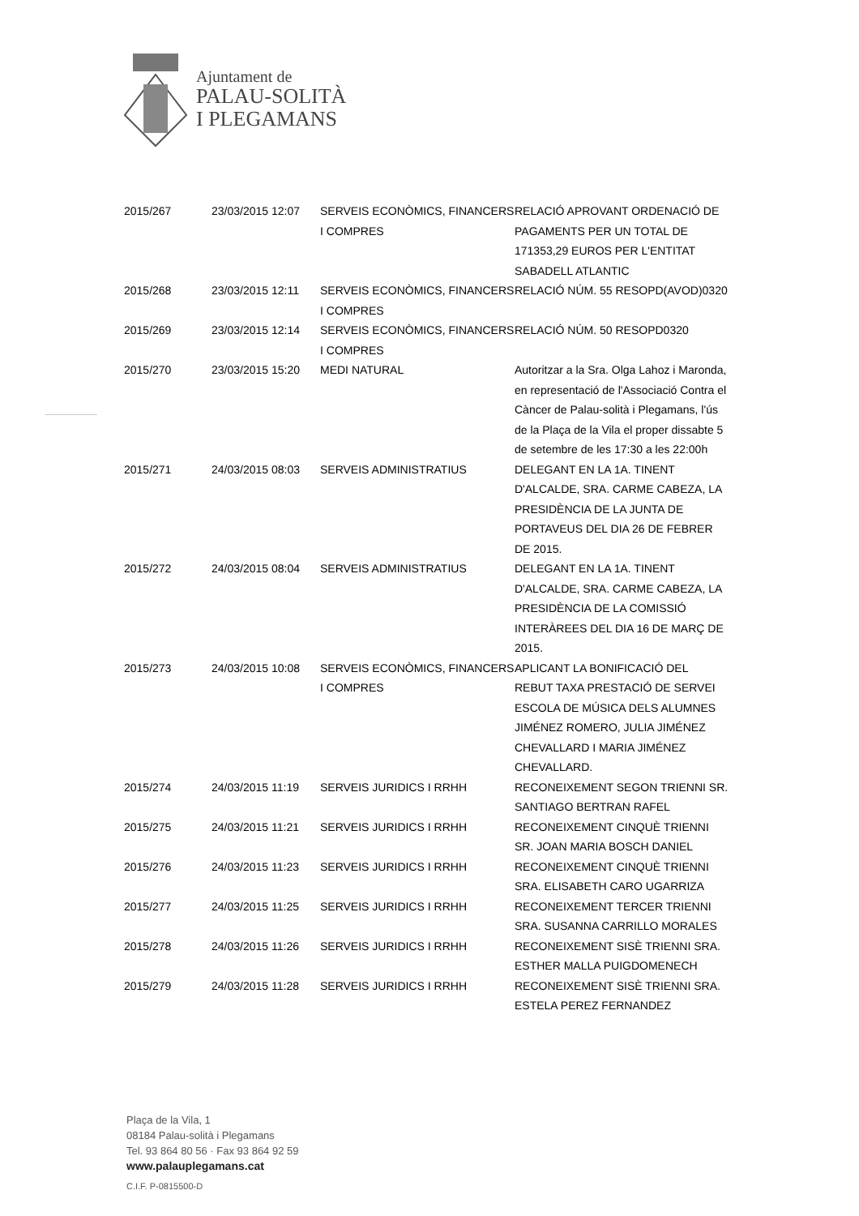Ajuntament de
PALAU-SOLITÀ
I PLEGAMANS
| 2015/267 | 23/03/2015 12:07 | SERVEIS ECONÒMICS, FINANCERS I COMPRES | RELACIÓ APROVANT ORDENACIÓ DE PAGAMENTS PER UN TOTAL DE 171353,29 EUROS PER L'ENTITAT SABADELL ATLANTIC |
| 2015/268 | 23/03/2015 12:11 | SERVEIS ECONÒMICS, FINANCERS I COMPRES | RELACIÓ NÚM. 55 RESOPD(AVOD)0320 |
| 2015/269 | 23/03/2015 12:14 | SERVEIS ECONÒMICS, FINANCERS I COMPRES | RELACIÓ NÚM. 50 RESOPD0320 |
| 2015/270 | 23/03/2015 15:20 | MEDI NATURAL | Autoritzar a la Sra. Olga Lahoz i Maronda, en representació de l'Associació Contra el Càncer de Palau-solità i Plegamans, l'ús de la Plaça de la Vila el proper dissabte 5 de setembre de les 17:30 a les 22:00h |
| 2015/271 | 24/03/2015 08:03 | SERVEIS ADMINISTRATIUS | DELEGANT EN LA 1A. TINENT D'ALCALDE, SRA. CARME CABEZA, LA PRESIDÈNCIA DE LA JUNTA DE PORTAVEUS DEL DIA 26 DE FEBRER DE 2015. |
| 2015/272 | 24/03/2015 08:04 | SERVEIS ADMINISTRATIUS | DELEGANT EN LA 1A. TINENT D'ALCALDE, SRA. CARME CABEZA, LA PRESIDÈNCIA DE LA COMISSIÓ INTERÀREES DEL DIA 16 DE MARÇ DE 2015. |
| 2015/273 | 24/03/2015 10:08 | SERVEIS ECONÒMICS, FINANCERS I COMPRES | APLICANT LA BONIFICACIÓ DEL REBUT TAXA PRESTACIÓ DE SERVEI ESCOLA DE MÚSICA DELS ALUMNES JIMÉNEZ ROMERO, JULIA JIMÉNEZ CHEVALLARD I MARIA JIMÉNEZ CHEVALLARD. |
| 2015/274 | 24/03/2015 11:19 | SERVEIS JURIDICS I RRHH | RECONEIXEMENT SEGON TRIENNI SR. SANTIAGO BERTRAN RAFEL |
| 2015/275 | 24/03/2015 11:21 | SERVEIS JURIDICS I RRHH | RECONEIXEMENT CINQUÈ TRIENNI SR. JOAN MARIA BOSCH DANIEL |
| 2015/276 | 24/03/2015 11:23 | SERVEIS JURIDICS I RRHH | RECONEIXEMENT CINQUÈ TRIENNI SRA. ELISABETH CARO UGARRIZA |
| 2015/277 | 24/03/2015 11:25 | SERVEIS JURIDICS I RRHH | RECONEIXEMENT TERCER TRIENNI SRA. SUSANNA CARRILLO MORALES |
| 2015/278 | 24/03/2015 11:26 | SERVEIS JURIDICS I RRHH | RECONEIXEMENT SISÈ TRIENNI SRA. ESTHER MALLA PUIGDOMENECH |
| 2015/279 | 24/03/2015 11:28 | SERVEIS JURIDICS I RRHH | RECONEIXEMENT SISÈ TRIENNI SRA. ESTELA PEREZ FERNANDEZ |
Plaça de la Vila, 1
08184 Palau-solità i Plegamans
Tel. 93 864 80 56 · Fax 93 864 92 59
www.palauplegamans.cat
C.I.F. P-0815500-D